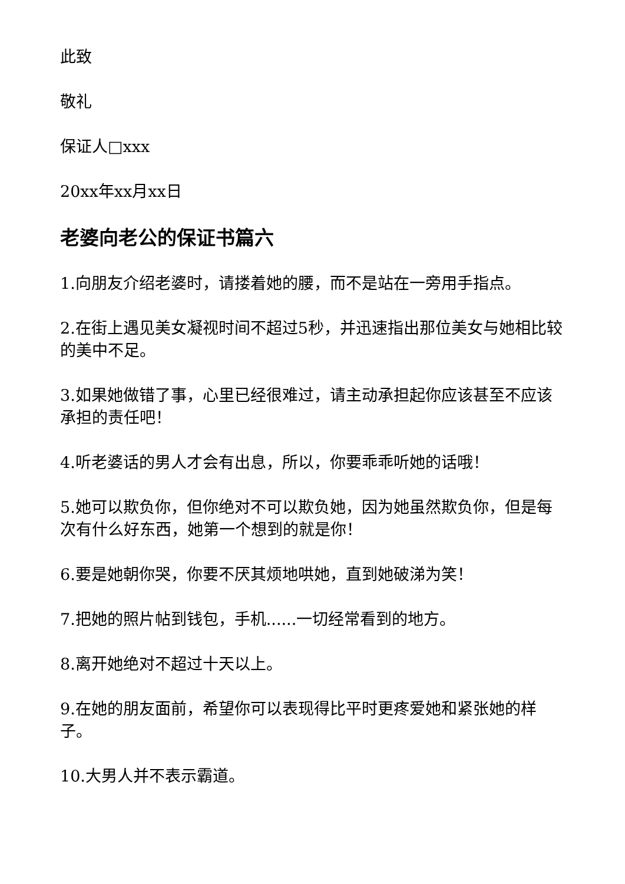此致
敬礼
保证人□xxx
20xx年xx月xx日
老婆向老公的保证书篇六
1.向朋友介绍老婆时，请搂着她的腰，而不是站在一旁用手指点。
2.在街上遇见美女凝视时间不超过5秒，并迅速指出那位美女与她相比较的美中不足。
3.如果她做错了事，心里已经很难过，请主动承担起你应该甚至不应该承担的责任吧！
4.听老婆话的男人才会有出息，所以，你要乖乖听她的话哦！
5.她可以欺负你，但你绝对不可以欺负她，因为她虽然欺负你，但是每次有什么好东西，她第一个想到的就是你！
6.要是她朝你哭，你要不厌其烦地哄她，直到她破涕为笑！
7.把她的照片帖到钱包，手机......一切经常看到的地方。
8.离开她绝对不超过十天以上。
9.在她的朋友面前，希望你可以表现得比平时更疼爱她和紧张她的样子。
10.大男人并不表示霸道。